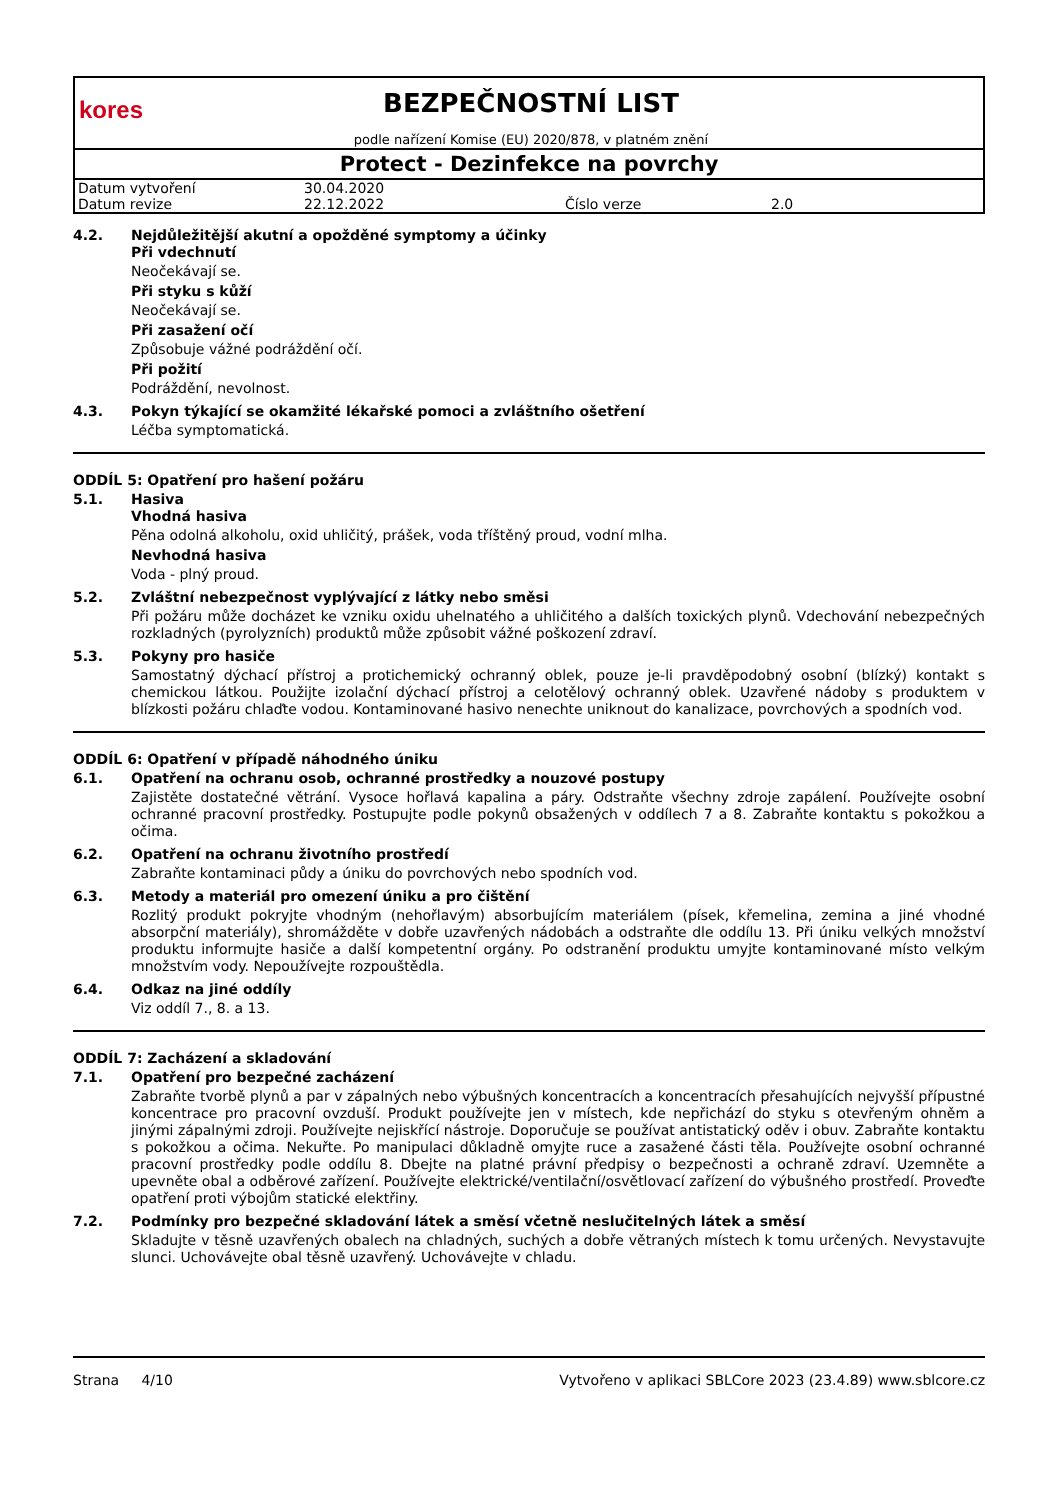kores
BEZPEČNOSTNÍ LIST
podle nařízení Komise (EU) 2020/878, v platném znění
Protect - Dezinfekce na povrchy
| Datum vytvoření | 30.04.2020 | | |
| Datum revize | 22.12.2022 | Číslo verze | 2.0 |
4.2.
Nejdůležitější akutní a opožděné symptomy a účinky
Při vdechnutí
Neočekávají se.
Při styku s kůží
Neočekávají se.
Při zasažení očí
Způsobuje vážné podráždění očí.
Při požití
Podráždění, nevolnost.
4.3.
Pokyn týkající se okamžité lékařské pomoci a zvláštního ošetření
Léčba symptomatická.
ODDÍL 5: Opatření pro hašení požáru
5.1.
Hasiva
Vhodná hasiva
Pěna odolná alkoholu, oxid uhličitý, prášek, voda tříštěný proud, vodní mlha.
Nevhodná hasiva
Voda - plný proud.
5.2.
Zvláštní nebezpečnost vyplývající z látky nebo směsi
Při požáru může docházet ke vzniku oxidu uhelnatého a uhličitého a dalších toxických plynů. Vdechování nebezpečných rozkladných (pyrolyzních) produktů může způsobit vážné poškození zdraví.
5.3.
Pokyny pro hasiče
Samostatný dýchací přístroj a protichemický ochranný oblek, pouze je-li pravděpodobný osobní (blízký) kontakt s chemickou látkou. Použijte izolační dýchací přístroj a celotělový ochranný oblek. Uzavřené nádoby s produktem v blízkosti požáru chlaďte vodou. Kontaminované hasivo nenechte uniknout do kanalizace, povrchových a spodních vod.
ODDÍL 6: Opatření v případě náhodného úniku
6.1.
Opatření na ochranu osob, ochranné prostředky a nouzové postupy
Zajistěte dostatečné větrání. Vysoce hořlavá kapalina a páry. Odstraňte všechny zdroje zapálení. Používejte osobní ochranné pracovní prostředky. Postupujte podle pokynů obsažených v oddílech 7 a 8. Zabraňte kontaktu s pokožkou a očima.
6.2.
Opatření na ochranu životního prostředí
Zabraňte kontaminaci půdy a úniku do povrchových nebo spodních vod.
6.3.
Metody a materiál pro omezení úniku a pro čištění
Rozlitý produkt pokryjte vhodným (nehořlavým) absorbujícím materiálem (písek, křemelina, zemina a jiné vhodné absorpční materiály), shromážděte v dobře uzavřených nádobách a odstraňte dle oddílu 13. Při úniku velkých množství produktu informujte hasiče a další kompetentní orgány. Po odstranění produktu umyjte kontaminované místo velkým množstvím vody. Nepoužívejte rozpouštědla.
6.4.
Odkaz na jiné oddíly
Viz oddíl 7., 8. a 13.
ODDÍL 7: Zacházení a skladování
7.1.
Opatření pro bezpečné zacházení
Zabraňte tvorbě plynů a par v zápalných nebo výbušných koncentracích a koncentracích přesahujících nejvyšší přípustné koncentrace pro pracovní ovzduší. Produkt používejte jen v místech, kde nepřichází do styku s otevřeným ohněm a jinými zápalnými zdroji. Používejte nejiskřící nástroje. Doporučuje se používat antistatický oděv i obuv. Zabraňte kontaktu s pokožkou a očima. Nekuřte. Po manipulaci důkladně omyjte ruce a zasažené části těla. Používejte osobní ochranné pracovní prostředky podle oddílu 8. Dbejte na platné právní předpisy o bezpečnosti a ochraně zdraví. Uzemněte a upevněte obal a odběrové zařízení. Používejte elektrické/ventilační/osvětlovací zařízení do výbušného prostředí. Proveďte opatření proti výbojům statické elektřiny.
7.2.
Podmínky pro bezpečné skladování látek a směsí včetně neslučitelných látek a směsí
Skladujte v těsně uzavřených obalech na chladných, suchých a dobře větraných místech k tomu určených. Nevystavujte slunci. Uchovávejte obal těsně uzavřený. Uchovávejte v chladu.
Strana 4/10 Vytvořeno v aplikaci SBLCore 2023 (23.4.89) www.sblcore.cz